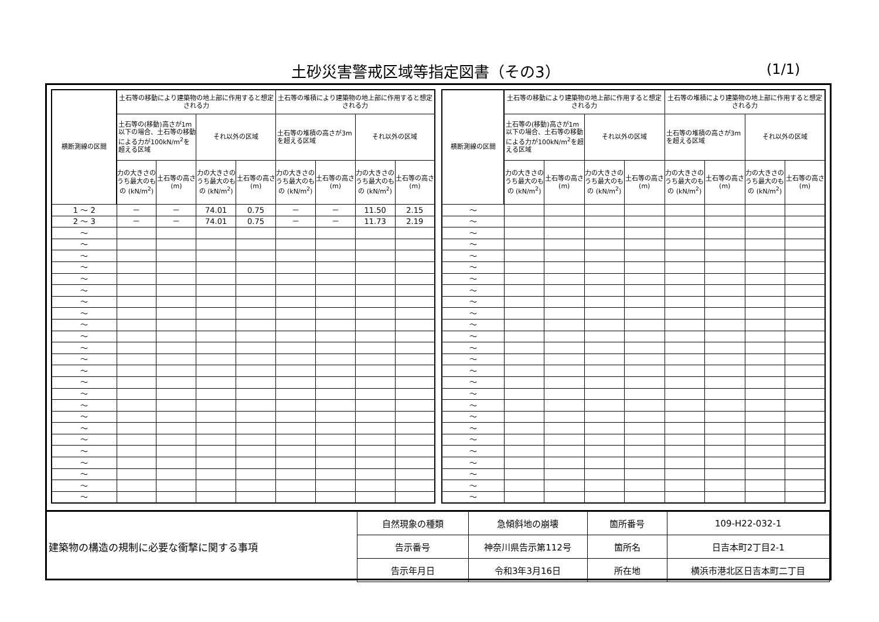土砂災害警戒区域等指定図書（その3） (1/1)
| 横断測線の区間 | 土石等の移動により建築物の地上部に作用すると想定される力 | | | | 土石等の堆積により建築物の地上部に作用すると想定される力 | | | |
| --- | --- | --- | --- | --- | --- | --- | --- | --- |
| | 土石等の(移動)高さが1m以下の場合、土石等の移動による力が100kN/m<sup>2</sup>を超える区域 | | それ以外の区域 | | 土石等の堆積の高さが3mを超える区域 | | それ以外の区域 | |
| | 力の大きさのうち最大のもの (kN/m<sup>2</sup>) | 土石等の高さ (m) | 力の大きさのうち最大のもの (kN/m<sup>2</sup>) | 土石等の高さ (m) | 力の大きさのうち最大のもの (kN/m<sup>2</sup>) | 土石等の高さ (m) | 力の大きさのうち最大のもの (kN/m<sup>2</sup>) | 土石等の高さ (m) |
| 1 ～ 2 | － | － | 74.01 | 0.75 | － | － | 11.50 | 2.15 |
| 2 ～ 3 | － | － | 74.01 | 0.75 | － | － | 11.73 | 2.19 |
| ～ | | | | | | | | |
| ～ | | | | | | | | |
| ～ | | | | | | | | |
| ～ | | | | | | | | |
| ～ | | | | | | | | |
| ～ | | | | | | | | |
| ～ | | | | | | | | |
| ～ | | | | | | | | |
| ～ | | | | | | | | |
| ～ | | | | | | | | |
| ～ | | | | | | | | |
| ～ | | | | | | | | |
| ～ | | | | | | | | |
| ～ | | | | | | | | |
| ～ | | | | | | | | |
| ～ | | | | | | | | |
| ～ | | | | | | | | |
| ～ | | | | | | | | |
| ～ | | | | | | | | |
| ～ | | | | | | | | |
| ～ | | | | | | | | |
| ～ | | | | | | | | |
| ～ | | | | | | | | |
| ～ | | | | | | | | |
| 横断測線の区間 | 土石等の移動により建築物の地上部に作用すると想定される力 | | | | 土石等の堆積により建築物の地上部に作用すると想定される力 | | | |
| --- | --- | --- | --- | --- | --- | --- | --- | --- |
| | 土石等の(移動)高さが1m以下の場合、土石等の移動による力が100kN/m<sup>2</sup>を超える区域 | | それ以外の区域 | | 土石等の堆積の高さが3mを超える区域 | | それ以外の区域 | |
| | 力の大きさのうち最大のもの (kN/m<sup>2</sup>) | 土石等の高さ (m) | 力の大きさのうち最大のもの (kN/m<sup>2</sup>) | 土石等の高さ (m) | 力の大きさのうち最大のもの (kN/m<sup>2</sup>) | 土石等の高さ (m) | 力の大きさのうち最大のもの (kN/m<sup>2</sup>) | 土石等の高さ (m) |
| ～ | | | | | | | | |
| ～ | | | | | | | | |
| ～ | | | | | | | | |
| ～ | | | | | | | | |
| ～ | | | | | | | | |
| ～ | | | | | | | | |
| ～ | | | | | | | | |
| ～ | | | | | | | | |
| ～ | | | | | | | | |
| ～ | | | | | | | | |
| ～ | | | | | | | | |
| ～ | | | | | | | | |
| ～ | | | | | | | | |
| ～ | | | | | | | | |
| ～ | | | | | | | | |
| ～ | | | | | | | | |
| ～ | | | | | | | | |
| ～ | | | | | | | | |
| ～ | | | | | | | | |
| ～ | | | | | | | | |
| ～ | | | | | | | | |
| ～ | | | | | | | | |
| ～ | | | | | | | | |
| ～ | | | | | | | | |
| ～ | | | | | | | | |
| ～ | | | | | | | | |
| 建築物の構造の規制に必要な衝撃に関する事項 | 自然現象の種類 | 急傾斜地の崩壊 | 箇所番号 | 109-H22-032-1 |
| | 告示番号 | 神奈川県告示第112号 | 箇所名 | 日吉本町2丁目2-1 |
| | 告示年月日 | 令和3年3月16日 | 所在地 | 横浜市港北区日吉本町二丁目 |